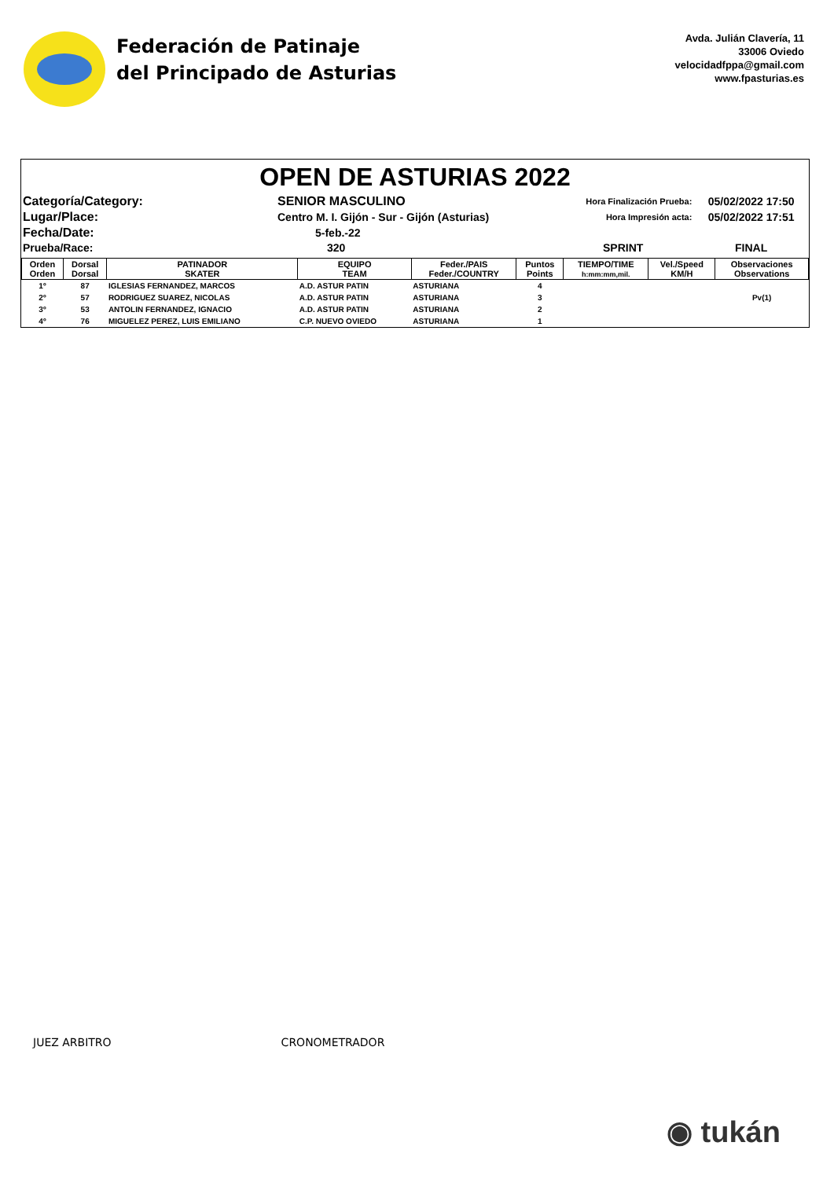Federación de Patinaje
del Principado de Asturias
Avda. Julián Clavería, 11
33006 Oviedo
velocidadfppa@gmail.com
www.fpasturias.es
OPEN DE ASTURIAS 2022
| Categoría/Category: | SENIOR MASCULINO | Hora Finalización Prueba: | 05/02/2022 17:50 |
| Lugar/Place: | Centro M. I. Gijón - Sur - Gijón (Asturias) | Hora Impresión acta: | 05/02/2022 17:51 |
| Fecha/Date: | 5-feb.-22 | | |
| Prueba/Race: | 320 | SPRINT | FINAL |
| Orden Orden | Dorsal Dorsal | PATINADOR SKATER | EQUIPO TEAM | Feder./PAIS Feder./COUNTRY | Puntos Points | TIEMPO/TIME h:mm:mm,mil. | Vel./Speed KM/H | Observaciones Observations |
| --- | --- | --- | --- | --- | --- | --- | --- | --- |
| 1º | 87 | IGLESIAS FERNANDEZ, MARCOS | A.D. ASTUR PATIN | ASTURIANA | 4 | | | |
| 2º | 57 | RODRIGUEZ SUAREZ, NICOLAS | A.D. ASTUR PATIN | ASTURIANA | 3 | | | Pv(1) |
| 3º | 53 | ANTOLIN FERNANDEZ, IGNACIO | A.D. ASTUR PATIN | ASTURIANA | 2 | | | |
| 4º | 76 | MIGUELEZ PEREZ, LUIS EMILIANO | C.P. NUEVO OVIEDO | ASTURIANA | 1 | | | |
JUEZ ARBITRO CRONOMETRADOR
◉ tukán